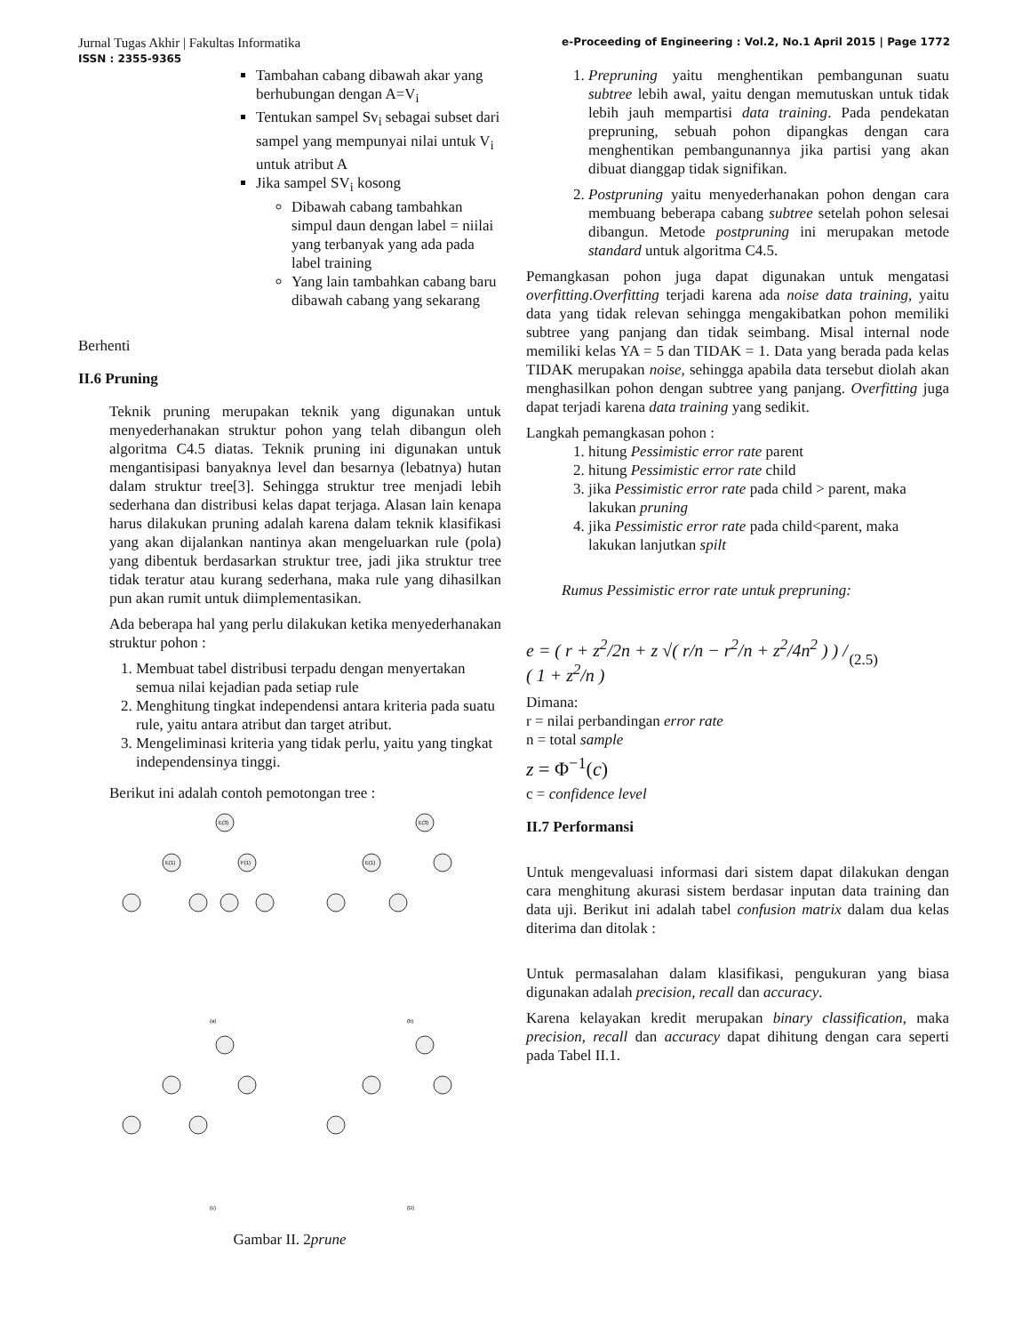Jurnal Tugas Akhir | Fakultas Informatika
ISSN : 2355-9365
e-Proceeding of Engineering : Vol.2, No.1 April 2015 | Page 1772
Tambahan cabang dibawah akar yang berhubungan dengan A=V<sub>i</sub>
Tentukan sampel Sv<sub>i</sub> sebagai subset dari sampel yang mempunyai nilai untuk V<sub>i</sub> untuk atribut A
Jika sampel SV<sub>i</sub> kosong
Dibawah cabang tambahkan simpul daun dengan label = niilai yang terbanyak yang ada pada label training
Yang lain tambahkan cabang baru dibawah cabang yang sekarang
Berhenti
II.6 Pruning
Teknik pruning merupakan teknik yang digunakan untuk menyederhanakan struktur pohon yang telah dibangun oleh algoritma C4.5 diatas. Teknik pruning ini digunakan untuk mengantisipasi banyaknya level dan besarnya (lebatnya) hutan dalam struktur tree[3]. Sehingga struktur tree menjadi lebih sederhana dan distribusi kelas dapat terjaga. Alasan lain kenapa harus dilakukan pruning adalah karena dalam teknik klasifikasi yang akan dijalankan nantinya akan mengeluarkan rule (pola) yang dibentuk berdasarkan struktur tree, jadi jika struktur tree tidak teratur atau kurang sederhana, maka rule yang dihasilkan pun akan rumit untuk diimplementasikan.
Ada beberapa hal yang perlu dilakukan ketika menyederhanakan struktur pohon :
1. Membuat tabel distribusi terpadu dengan menyertakan semua nilai kejadian pada setiap rule
2. Menghitung tingkat independensi antara kriteria pada suatu rule, yaitu antara atribut dan target atribut.
3. Mengeliminasi kriteria yang tidak perlu, yaitu yang tingkat independensinya tinggi.
Berikut ini adalah contoh pemotongan tree :
E(3)
E(1)
F(1)
E(3)
E(1)
(a)
(b)
(c)
(D)
Gambar II. 2prune
1. Prepruning yaitu menghentikan pembangunan suatu subtree lebih awal, yaitu dengan memutuskan untuk tidak lebih jauh mempartisi data training. Pada pendekatan prepruning, sebuah pohon dipangkas dengan cara menghentikan pembangunannya jika partisi yang akan dibuat dianggap tidak signifikan.
2. Postpruning yaitu menyederhanakan pohon dengan cara membuang beberapa cabang subtree setelah pohon selesai dibangun. Metode postpruning ini merupakan metode standard untuk algoritma C4.5.
Pemangkasan pohon juga dapat digunakan untuk mengatasi overfitting.Overfitting terjadi karena ada noise data training, yaitu data yang tidak relevan sehingga mengakibatkan pohon memiliki subtree yang panjang dan tidak seimbang. Misal internal node memiliki kelas YA = 5 dan TIDAK = 1. Data yang berada pada kelas TIDAK merupakan noise, sehingga apabila data tersebut diolah akan menghasilkan pohon dengan subtree yang panjang. Overfitting juga dapat terjadi karena data training yang sedikit.
Langkah pemangkasan pohon :
1. hitung Pessimistic error rate parent
2. hitung Pessimistic error rate child
3. jika Pessimistic error rate pada child > parent, maka lakukan pruning
4. jika Pessimistic error rate pada child<parent, maka lakukan lanjutkan spilt
Rumus Pessimistic error rate untuk prepruning:
e = ( r + z<sup>2</sup>/2n + z √( r/n − r<sup>2</sup>/n + z<sup>2</sup>/4n<sup>2</sup> ) ) / ( 1 + z<sup>2</sup>/n ) (2.5)
Dimana:
r = nilai perbandingan error rate
n = total sample
z = Φ<sup>−1</sup>(c)
c = confidence level
II.7 Performansi
Untuk mengevaluasi informasi dari sistem dapat dilakukan dengan cara menghitung akurasi sistem berdasar inputan data training dan data uji. Berikut ini adalah tabel confusion matrix dalam dua kelas diterima dan ditolak :
Untuk permasalahan dalam klasifikasi, pengukuran yang biasa digunakan adalah precision, recall dan accuracy.
Karena kelayakan kredit merupakan binary classification, maka precision, recall dan accuracy dapat dihitung dengan cara seperti pada Tabel II.1.